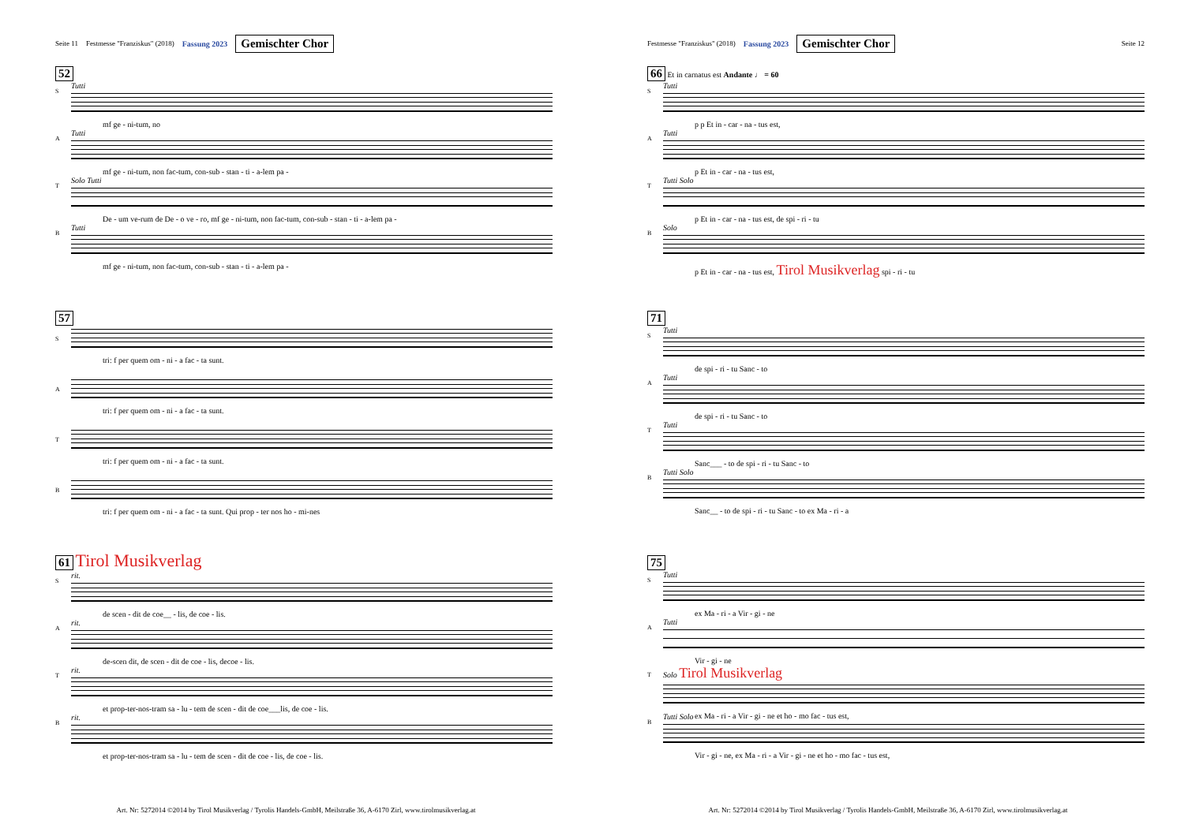Seite 11 Festmesse "Franziskus" (2018) Fassung 2023 Gemischter Chor
52
S
Tutti
mf ge - ni-tum, no
A
Tutti
mf ge - ni-tum, non fac-tum, con-sub - stan - ti - a-lem pa -
T
Solo Tutti
De - um ve-rum de De - o ve - ro, mf ge - ni-tum, non fac-tum, con-sub - stan - ti - a-lem pa -
B
Tutti
mf ge - ni-tum, non fac-tum, con-sub - stan - ti - a-lem pa -
57
S
tri: f per quem om - ni - a fac - ta sunt.
A
tri: f per quem om - ni - a fac - ta sunt.
T
tri: f per quem om - ni - a fac - ta sunt.
B
tri: f per quem om - ni - a fac - ta sunt. Qui prop - ter nos ho - mi-nes
61 Tirol Musikverlag
S
rit.
de scen - dit de coe__ - lis, de coe - lis.
A
rit.
de-scen dit, de scen - dit de coe - lis, decoe - lis.
T
rit.
et prop-ter-nos-tram sa - lu - tem de scen - dit de coe___lis, de coe - lis.
B
rit.
et prop-ter-nos-tram sa - lu - tem de scen - dit de coe - lis, de coe - lis.
Art. Nr: 5272014 ©2014 by Tirol Musikverlag / Tyrolis Handels-GmbH, Meilstraße 36, A-6170 Zirl, www.tirolmusikverlag.at
Festmesse "Franziskus" (2018) Fassung 2023 Gemischter Chor Seite 12
66 Et in carnatus est Andante ♩ = 60
S
Tutti
p p Et in - car - na - tus est,
A
Tutti
p Et in - car - na - tus est,
T
Tutti Solo
p Et in - car - na - tus est, de spi - ri - tu
B
Solo
p Et in - car - na - tus est, Tirol Musikverlag spi - ri - tu
71
S
Tutti
de spi - ri - tu Sanc - to
A
Tutti
de spi - ri - tu Sanc - to
T
Tutti
Sanc___ - to de spi - ri - tu Sanc - to
B
Tutti Solo
Sanc__ - to de spi - ri - tu Sanc - to ex Ma - ri - a
75
S
Tutti
ex Ma - ri - a Vir - gi - ne
A
Tutti
Vir - gi - ne
T
Solo Tirol Musikverlag
ex Ma - ri - a Vir - gi - ne et ho - mo fac - tus est,
B
Tutti Solo
Vir - gi - ne, ex Ma - ri - a Vir - gi - ne et ho - mo fac - tus est,
Art. Nr: 5272014 ©2014 by Tirol Musikverlag / Tyrolis Handels-GmbH, Meilstraße 36, A-6170 Zirl, www.tirolmusikverlag.at